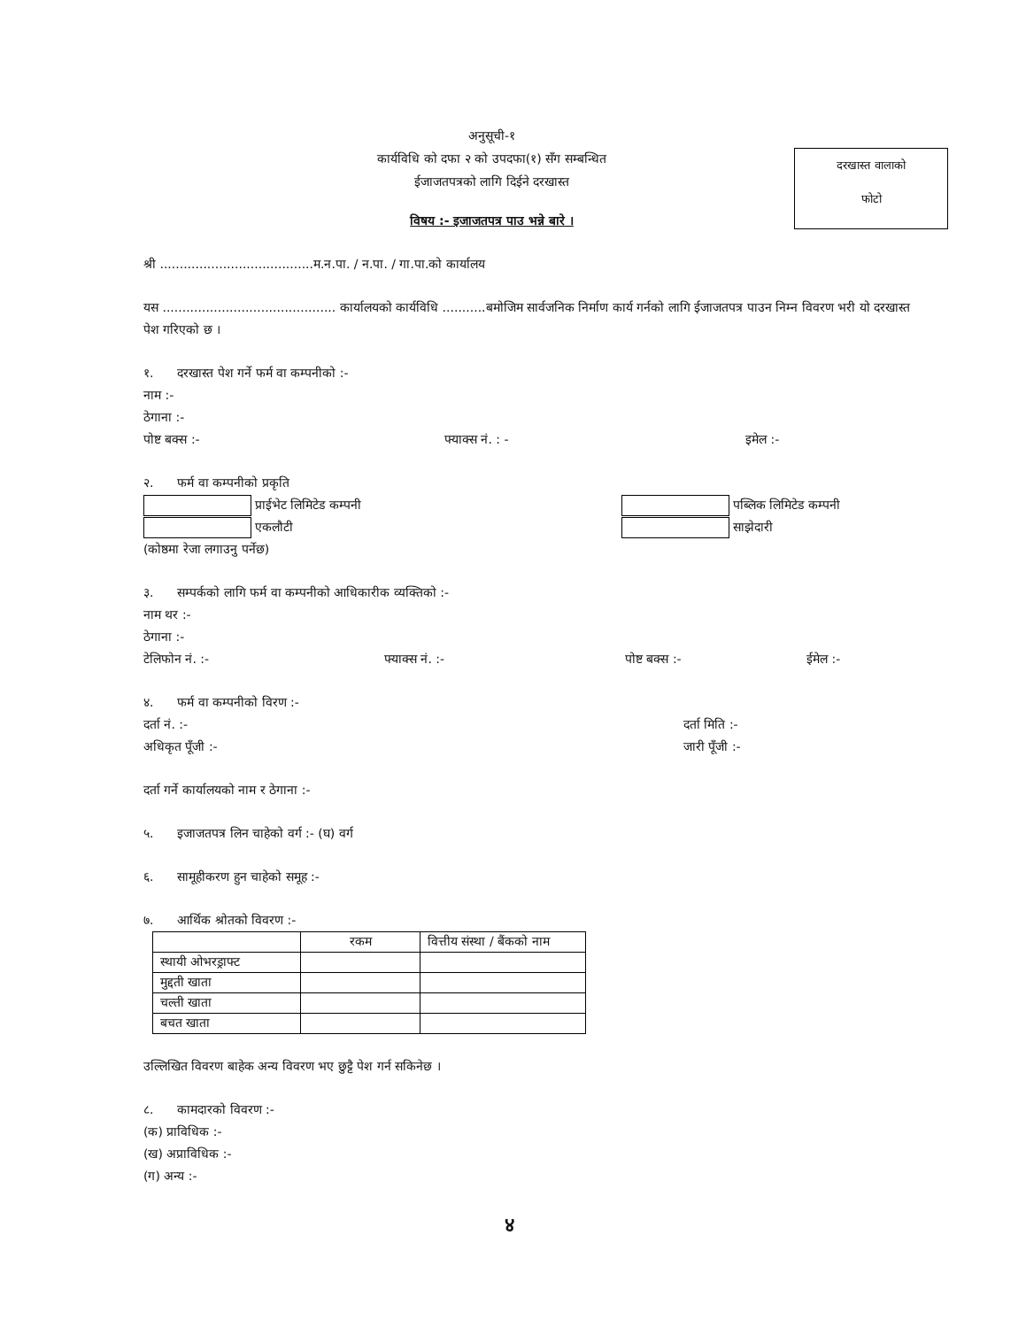दरखास्त वालाको
फोटो
अनुसूची-१
कार्यविधि को दफा २ को उपदफा(१) सँग सम्बन्धित
ईजाजतपत्रको लागि दिईने दरखास्त
विषय :- इजाजतपत्र पाउ भन्ने बारे ।
श्री .......................................म.न.पा. / न.पा. / गा.पा.को कार्यालय
यस ............................................ कार्यालयको कार्यविधि ...........बमोजिम सार्वजनिक निर्माण कार्य गर्नको लागि ईजाजतपत्र पाउन निम्न विवरण भरी यो दरखास्त पेश गरिएको छ ।
१. दरखास्त पेश गर्ने फर्म वा कम्पनीको :-
नाम :-
ठेगाना :-
पोष्ट बक्स :- फ्याक्स नं. : - इमेल :-
२. फर्म वा कम्पनीको प्रकृति
प्राईभेट लिमिटेड कम्पनी पब्लिक लिमिटेड कम्पनी
एकलौटी साझेदारी
(कोष्ठमा रेजा लगाउनु पर्नेछ)
३. सम्पर्कको लागि फर्म वा कम्पनीको आधिकारीक व्यक्तिको :-
नाम थर :-
ठेगाना :-
टेलिफोन नं. :- फ्याक्स नं. :- पोष्ट बक्स :- ईमेल :-
४. फर्म वा कम्पनीको विरण :-
दर्ता नं. :- दर्ता मिति :-
अधिकृत पूँजी :- जारी पूँजी :-
दर्ता गर्ने कार्यालयको नाम र ठेगाना :-
५. इजाजतपत्र लिन चाहेको वर्ग :- (घ) वर्ग
६. सामूहीकरण हुन चाहेको समूह :-
७. आर्थिक श्रोतको विवरण :-
| | रकम | वित्तीय संस्था / बैंकको नाम |
| --- | --- | --- |
| स्थायी ओभरड्राफ्ट | | |
| मुद्दती खाता | | |
| चल्ती खाता | | |
| बचत खाता | | |
उल्लिखित विवरण बाहेक अन्य विवरण भए छुट्टै पेश गर्न सकिनेछ ।
८. कामदारको विवरण :-
(क) प्राविधिक :-
(ख) अप्राविधिक :-
(ग) अन्य :-
४